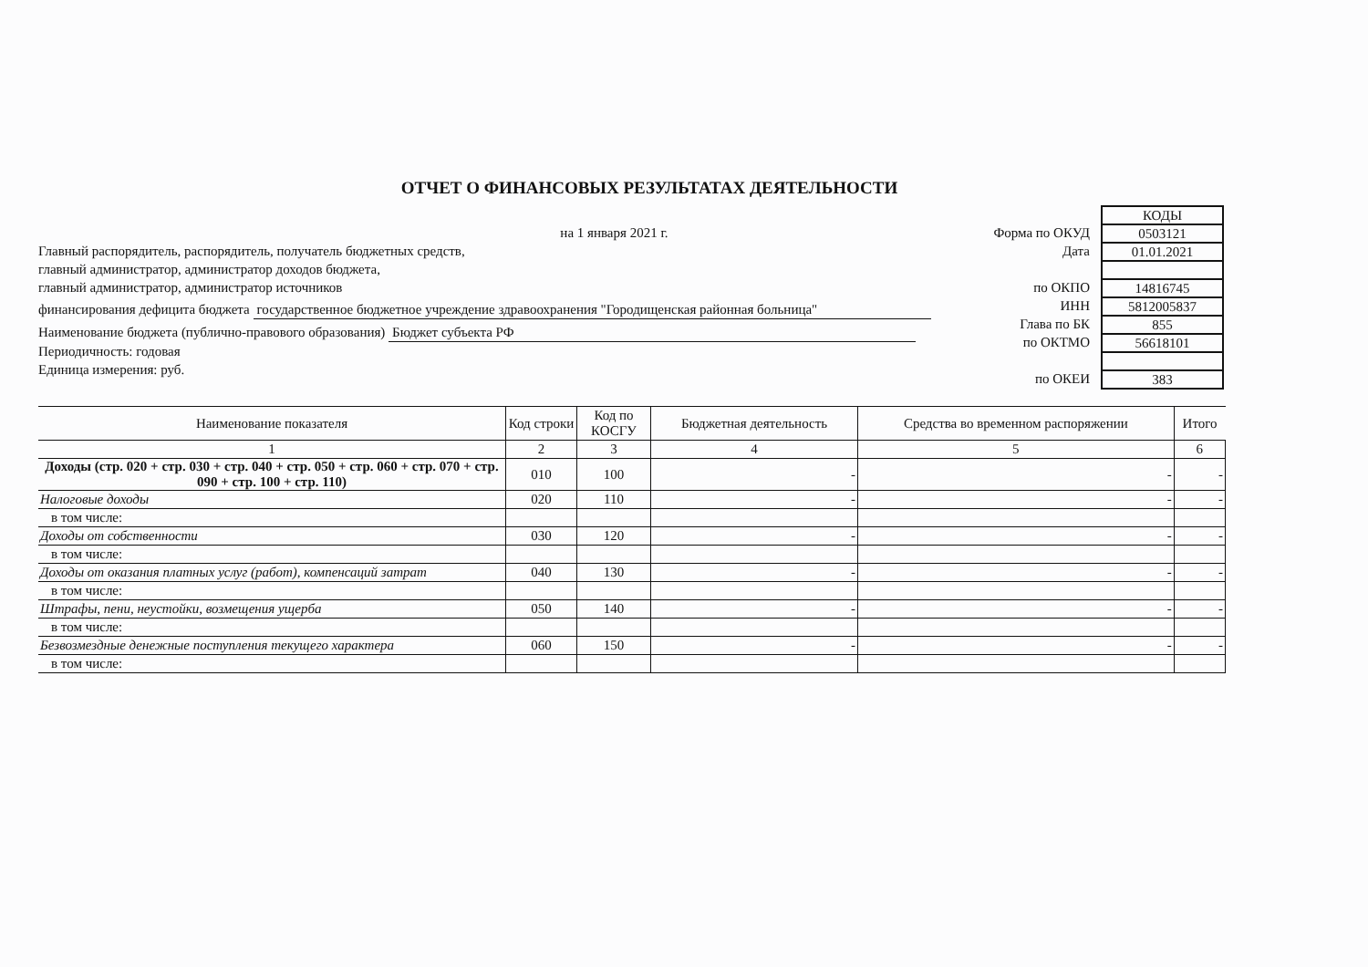ОТЧЕТ О ФИНАНСОВЫХ РЕЗУЛЬТАТАХ ДЕЯТЕЛЬНОСТИ
на 1 января 2021 г.
Главный распорядитель, распорядитель, получатель бюджетных средств,
главный администратор, администратор доходов бюджета,
главный администратор, администратор источников
финансирования дефицита бюджета государственное бюджетное учреждение здравоохранения "Городищенская районная больница"
Наименование бюджета (публично-правового образования) Бюджет субъекта РФ
Периодичность: годовая
Единица измерения: руб.
Форма по ОКУД
Дата
по ОКПО
ИНН
Глава по БК
по ОКТМО
по ОКЕИ
| КОДЫ |
| 0503121 |
| 01.01.2021 |
| 14816745 |
| 5812005837 |
| 855 |
| 56618101 |
| 383 |
| Наименование показателя | Код строки | Код по КОСГУ | Бюджетная деятельность | Средства во временном распоряжении | Итого |
| --- | --- | --- | --- | --- | --- |
| 1 | 2 | 3 | 4 | 5 | 6 |
| Доходы (стр. 020 + стр. 030 + стр. 040 + стр. 050 + стр. 060 + стр. 070 + стр. 090 + стр. 100 + стр. 110) | 010 | 100 | - | - | - |
| Налоговые доходы | 020 | 110 | - | - | - |
| в том числе: | | | | | |
| Доходы от собственности | 030 | 120 | - | - | - |
| в том числе: | | | | | |
| Доходы от оказания платных услуг (работ), компенсаций затрат | 040 | 130 | - | - | - |
| в том числе: | | | | | |
| Штрафы, пени, неустойки, возмещения ущерба | 050 | 140 | - | - | - |
| в том числе: | | | | | |
| Безвозмездные денежные поступления текущего характера | 060 | 150 | - | - | - |
| в том числе: | | | | | |